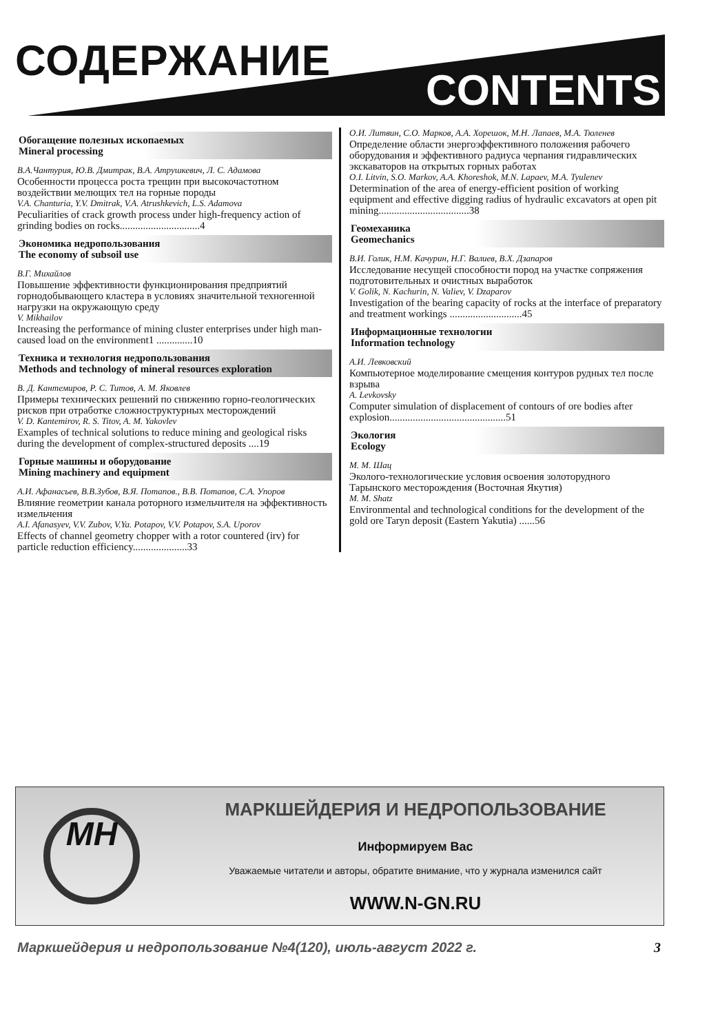СОДЕРЖАНИЕ
CONTENTS
Обогащение полезных ископаемых
Mineral processing
В.А.Чантурия, Ю.В. Дмитрак, В.А. Атрушкевич, Л. С. Адамова
Особенности процесса роста трещин при высокочастотном воздействии мелющих тел на горные породы
V.A. Chanturia, Y.V. Dmitrak, V.A. Atrushkevich, L.S. Adamova
Peculiarities of crack growth process under high-frequency action of grinding bodies on rocks...............................4
Экономика недропользования
The economy of subsoil use
В.Г. Михайлов
Повышение эффективности функционирования предприятий горнодобывающего кластера в условиях значительной техногенной нагрузки на окружающую среду
V. Mikhailov
Increasing the performance of mining cluster enterprises under high man-caused load on the environment1 ..............10
Техника и технология недропользования
Methods and technology of mineral resources exploration
В. Д. Кантемиров, Р. С. Титов, А. М. Яковлев
Примеры технических решений по снижению горно-геологических рисков при отработке сложноструктурных месторождений
V. D. Kantemirov, R. S. Titov, A. M. Yakovlev
Examples of technical solutions to reduce mining and geological risks during the development of complex-structured deposits ....19
Горные машины и оборудование
Mining machinery and equipment
А.И. Афанасьев, В.В.Зубов, В.Я. Потапов., В.В. Потапов, С.А. Упоров
Влияние геометрии канала роторного измельчителя на эффективность измельчения
A.I. Afanasyev, V.V. Zubov, V.Ya. Potapov, V.V. Potapov, S.A. Uporov
Effects of channel geometry chopper with a rotor countered (irv) for particle reduction efficiency.....................33
О.И. Литвин, С.О. Марков, А.А. Хорешок, М.Н. Лапаев, М.А. Тюленев
Определение области энергоэффективного положения рабочего оборудования и эффективного радиуса черпания гидравлических экскаваторов на открытых горных работах
O.I. Litvin, S.O. Markov, A.A. Khoreshok, M.N. Lapaev, M.A. Tyulenev
Determination of the area of energy-efficient position of working equipment and effective digging radius of hydraulic excavators at open pit mining...................................38
Геомеханика
Geomechanics
В.И. Голик, Н.М. Качурин, Н.Г. Валиев, В.Х. Дзапаров
Исследование несущей способности пород на участке сопряжения подготовительных и очистных выработок
V. Golik, N. Kachurin, N. Valiev, V. Dzaparov
Investigation of the bearing capacity of rocks at the interface of preparatory and treatment workings ............................45
Информационные технологии
Information technology
А.И. Левковский
Компьютерное моделирование смещения контуров рудных тел после взрыва
A. Levkovsky
Computer simulation of displacement of contours of ore bodies after explosion.............................................51
Экология
Ecology
М. М. Шац
Эколого-технологические условия освоения золоторудного Тарынского месторождения (Восточная Якутия)
M. M. Shatz
Environmental and technological conditions for the development of the gold ore Taryn deposit (Eastern Yakutia) ......56
МН
МАРКШЕЙДЕРИЯ И НЕДРОПОЛЬЗОВАНИЕ
Информируем Вас
Уважаемые читатели и авторы, обратите внимание, что у журнала изменился сайт
WWW.N-GN.RU
Маркшейдерия и недропользование №4(120), июль-август 2022 г. 3